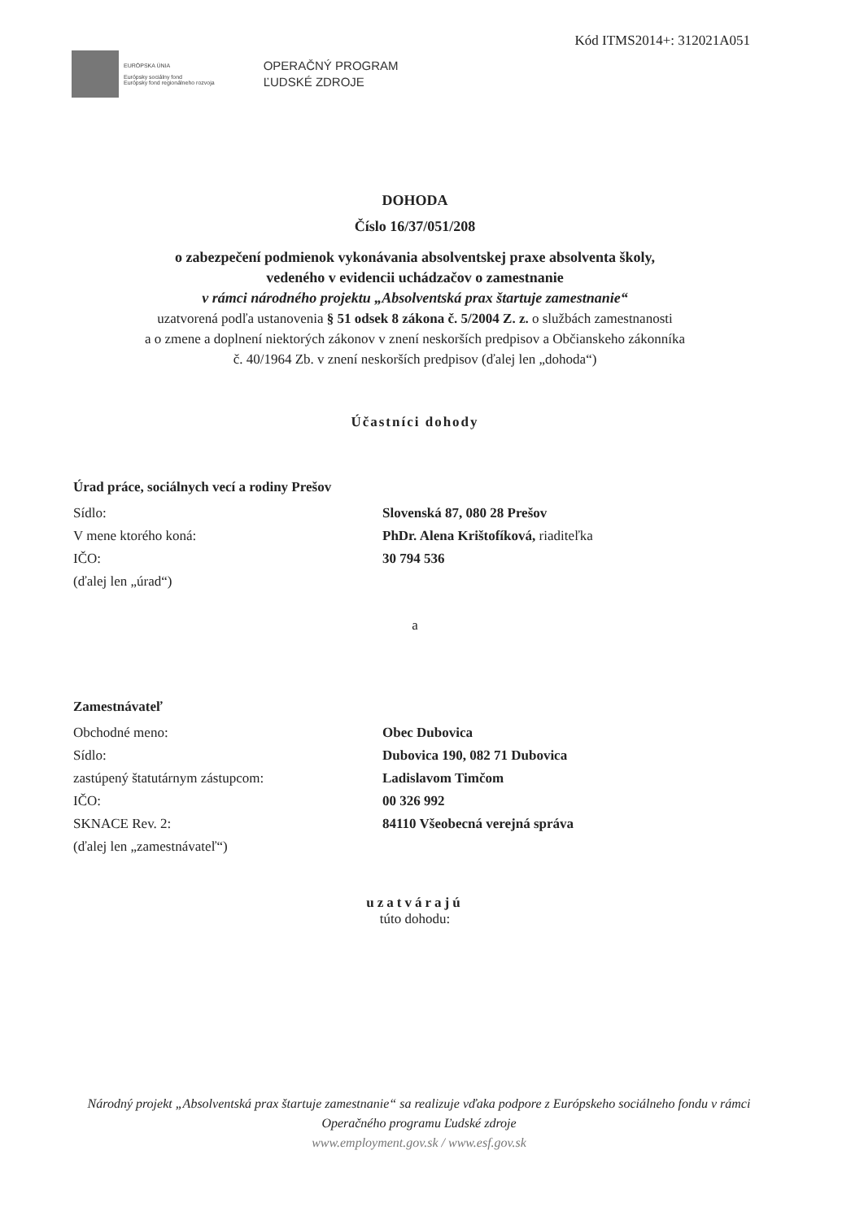Kód ITMS2014+: 312021A051
EURÓPSKA ÚNIA
Európsky sociálny fond
Európsky fond regionálneho rozvoja
OPERAČNÝ PROGRAM
ĽUDSKÉ ZDROJE
DOHODA
Číslo 16/37/051/208
o zabezpečení podmienok vykonávania absolventskej praxe absolventa školy,
vedeného v evidencii uchádzačov o zamestnanie
v rámci národného projektu „Absolventská prax štartuje zamestnanie“
uzatvorená podľa ustanovenia § 51 odsek 8 zákona č. 5/2004 Z. z. o službách zamestnanosti
a o zmene a doplnení niektorých zákonov v znení neskorších predpisov a Občianskeho zákonníka
č. 40/1964 Zb. v znení neskorších predpisov (ďalej len „dohoda“)
Účastníci dohody
Úrad práce, sociálnych vecí a rodiny Prešov
Sídlo: Slovenská 87, 080 28 Prešov
V mene ktorého koná: PhDr. Alena Krištofíková, riaditeľka
IČO: 30 794 536
(ďalej len „úrad“)
a
Zamestnávateľ
Obchodné meno: Obec Dubovica
Sídlo: Dubovica 190, 082 71 Dubovica
zastúpený štatutárnym zástupcom: Ladislavom Timčom
IČO: 00 326 992
SKNACE Rev. 2: 84110 Všeobecná verejná správa
(ďalej len „zamestnávateľ“)
uzatvárajú
túto dohodu:
Národný projekt „Absolventská prax štartuje zamestnanie“ sa realizuje vďaka podpore z Európskeho sociálneho fondu v rámci Operačného programu Ľudské zdroje
www.employment.gov.sk / www.esf.gov.sk